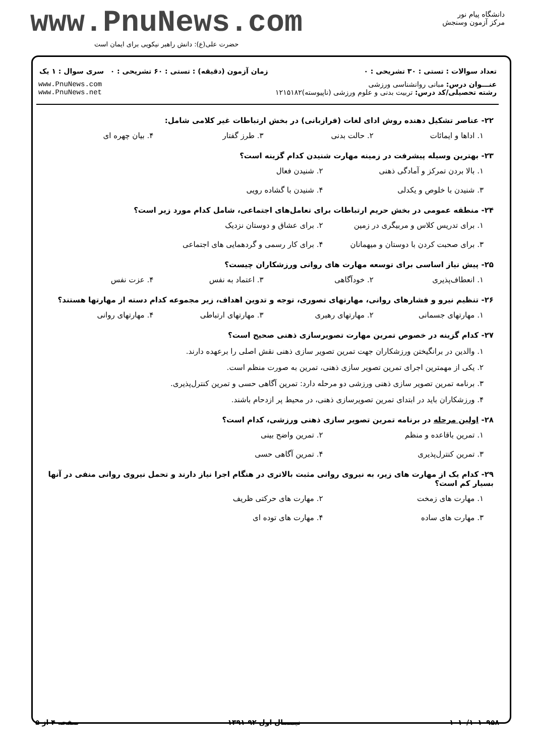www.PnuNews.com
حضرت علی(ع): دانش راهبر نیکویی برای ایمان است
دانشگاه پیام نور
مرکز آزمون وسنجش
| تعداد سوالات : تستی : ۳۰ تشریحی : ۰ | زمان آزمون (دقیقه) : تستی : ۶۰ تشریحی : ۰ | سری سوال : ۱ یک |
| عنـــوان درس: مبانی روانشناسی ورزشی رشته تحصیلی/کد درس: تربیت بدنی و علوم ورزشی (ناپیوسته)۱۲۱۵۱۸۲ | | www.PnuNews.com www.PnuNews.net |
۲۲- عناصر تشکیل دهنده روش ادای لغات (فرازبانی) در بخش ارتباطات غیر کلامی شامل:
۱. اداها و ایمائات ۲. حالت بدنی ۳. طرز گفتار ۴. بیان چهره ای
۲۳- بهترین وسیله پیشرفت در زمینه مهارت شنیدن کدام گزینه است؟
۱. بالا بردن تمرکز و آمادگی ذهنی ۲. شنیدن فعال ۳. شنیدن با خلوص و یکدلی ۴. شنیدن با گشاده رویی
۲۴- منطقه عمومی در بخش حریم ارتباطات برای تعامل‌های اجتماعی، شامل کدام مورد زیر است؟
۱. برای تدریس کلاس و مربیگری در زمین ۲. برای عشاق و دوستان نزدیک ۳. برای صحبت کردن با دوستان و میهمانان ۴. برای کار رسمی و گردهمایی های اجتماعی
۲۵- پیش نیاز اساسی برای توسعه مهارت های روانی ورزشکاران چیست؟
۱. انعطاف‌پذیری ۲. خودآگاهی ۳. اعتماد به نفس ۴. عزت نفس
۲۶- تنظیم نیرو و فشارهای روانی، مهارتهای تصوری، توجه و تدوین اهداف، زیر مجموعه کدام دسته از مهارتها هستند؟
۱. مهارتهای جسمانی ۲. مهارتهای رهبری ۳. مهارتهای ارتباطی ۴. مهارتهای روانی
۲۷- کدام گزینه در خصوص تمرین مهارت تصویرسازی ذهنی صحیح است؟
۱. والدین در برانگیختن ورزشکاران جهت تمرین تصویر سازی ذهنی نقش اصلی را برعهده دارند.
۲. یکی از مهمترین اجرای تمرین تصویر سازی ذهنی، تمرین به صورت منظم است.
۳. برنامه تمرین تصویر سازی ذهنی ورزشی دو مرحله دارد: تمرین آگاهی حسی و تمرین کنترل‌پذیری.
۴. ورزشکاران باید در ابتدای تمرین تصویرسازی ذهنی، در محیط پر ازدحام باشند.
۲۸- اولین مرحله در برنامه تمرین تصویر سازی ذهنی ورزشی، کدام است؟
۱. تمرین باقاعده و منظم ۲. تمرین واضح بینی ۳. تمرین کنترل‌پذیری ۴. تمرین آگاهی حسی
۲۹- کدام یک از مهارت های زیر، به نیروی روانی مثبت بالاتری در هنگام اجرا نیاز دارند و تحمل نیروی روانی منفی در آنها بسیار کم است؟
۱. مهارت های زمخت ۲. مهارت های حرکتی ظریف ۳. مهارت های ساده ۴. مهارت های توده ای
۱۰۱۰/۱۰۱۰۹۵۸ نیمسال اول ۹۲-۱۳۹۱ صفحه ۴ از ۵